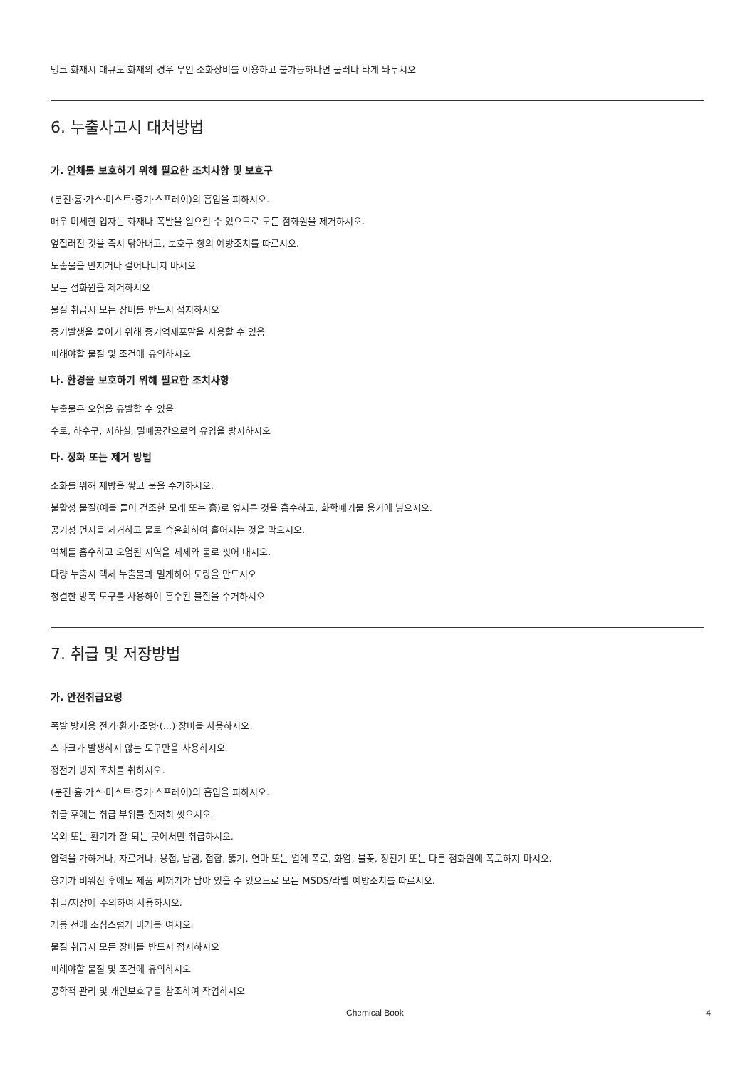탱크 화재시 대규모 화재의 경우 무인 소화장비를 이용하고 불가능하다면 물러나 타게 놔두시오
6. 누출사고시 대처방법
가. 인체를 보호하기 위해 필요한 조치사항 및 보호구
(분진·흄·가스·미스트·증기·스프레이)의 흡입을 피하시오.
매우 미세한 입자는 화재나 폭발을 일으킬 수 있으므로 모든 점화원을 제거하시오.
엎질러진 것을 즉시 닦아내고, 보호구 항의 예방조치를 따르시오.
노출물을 만지거나 걸어다니지 마시오
모든 점화원을 제거하시오
물질 취급시 모든 장비를 반드시 접지하시오
증기발생을 줄이기 위해 증기억제포말을 사용할 수 있음
피해야할 물질 및 조건에 유의하시오
나. 환경을 보호하기 위해 필요한 조치사항
누출물은 오염을 유발할 수 있음
수로, 하수구, 지하실, 밀폐공간으로의 유입을 방지하시오
다. 정화 또는 제거 방법
소화를 위해 제방을 쌓고 물을 수거하시오.
불활성 물질(예를 들어 건조한 모래 또는 흙)로 엎지른 것을 흡수하고, 화학폐기물 용기에 넣으시오.
공기성 먼지를 제거하고 물로 습윤화하여 흩어지는 것을 막으시오.
액체를 흡수하고 오염된 지역을 세제와 물로 씻어 내시오.
다량 누출시 액체 누출물과 멀게하여 도랑을 만드시오
청결한 방폭 도구를 사용하여 흡수된 물질을 수거하시오
7. 취급 및 저장방법
가. 안전취급요령
폭발 방지용 전기·환기·조명·(...)·장비를 사용하시오.
스파크가 발생하지 않는 도구만을 사용하시오.
정전기 방지 조치를 취하시오.
(분진·흄·가스·미스트·증기·스프레이)의 흡입을 피하시오.
취급 후에는 취급 부위를 철저히 씻으시오.
옥외 또는 환기가 잘 되는 곳에서만 취급하시오.
압력을 가하거나, 자르거나, 용접, 납땜, 접합, 뚫기, 연마 또는 열에 폭로, 화염, 불꽃, 정전기 또는 다른 점화원에 폭로하지 마시오.
용기가 비워진 후에도 제품 찌꺼기가 남아 있을 수 있으므로 모든 MSDS/라벨 예방조치를 따르시오.
취급/저장에 주의하여 사용하시오.
개봉 전에 조심스럽게 마개를 여시오.
물질 취급시 모든 장비를 반드시 접지하시오
피해야할 물질 및 조건에 유의하시오
공학적 관리 및 개인보호구를 참조하여 작업하시오
Chemical Book 4